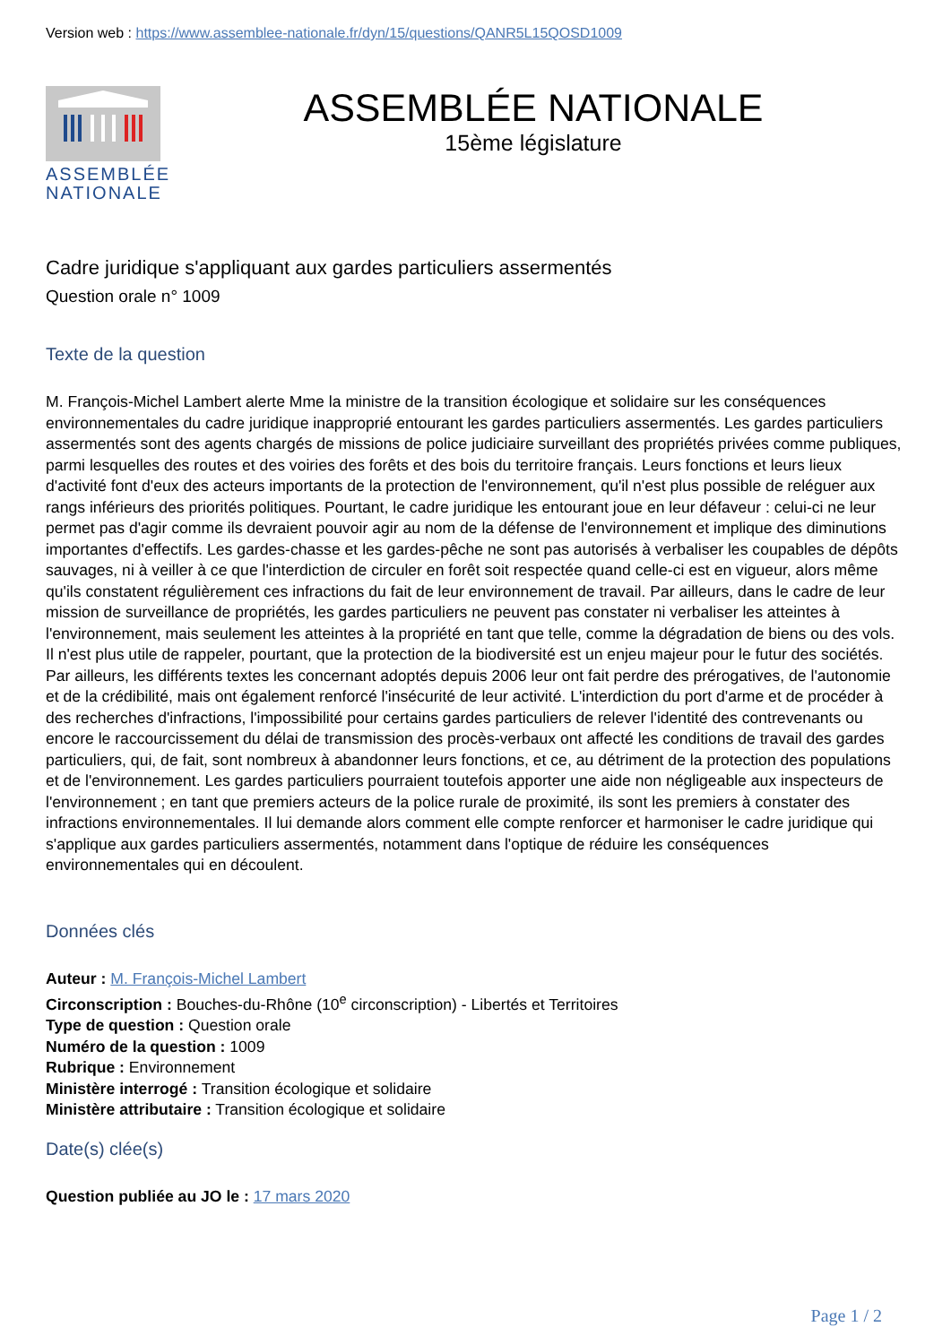Version web : https://www.assemblee-nationale.fr/dyn/15/questions/QANR5L15QOSD1009
ASSEMBLÉE NATIONALE
ASSEMBLÉE NATIONALE
15ème législature
Cadre juridique s'appliquant aux gardes particuliers assermentés
Question orale n° 1009
Texte de la question
M. François-Michel Lambert alerte Mme la ministre de la transition écologique et solidaire sur les conséquences environnementales du cadre juridique inapproprié entourant les gardes particuliers assermentés. Les gardes particuliers assermentés sont des agents chargés de missions de police judiciaire surveillant des propriétés privées comme publiques, parmi lesquelles des routes et des voiries des forêts et des bois du territoire français. Leurs fonctions et leurs lieux d'activité font d'eux des acteurs importants de la protection de l'environnement, qu'il n'est plus possible de reléguer aux rangs inférieurs des priorités politiques. Pourtant, le cadre juridique les entourant joue en leur défaveur : celui-ci ne leur permet pas d'agir comme ils devraient pouvoir agir au nom de la défense de l'environnement et implique des diminutions importantes d'effectifs. Les gardes-chasse et les gardes-pêche ne sont pas autorisés à verbaliser les coupables de dépôts sauvages, ni à veiller à ce que l'interdiction de circuler en forêt soit respectée quand celle-ci est en vigueur, alors même qu'ils constatent régulièrement ces infractions du fait de leur environnement de travail. Par ailleurs, dans le cadre de leur mission de surveillance de propriétés, les gardes particuliers ne peuvent pas constater ni verbaliser les atteintes à l'environnement, mais seulement les atteintes à la propriété en tant que telle, comme la dégradation de biens ou des vols. Il n'est plus utile de rappeler, pourtant, que la protection de la biodiversité est un enjeu majeur pour le futur des sociétés. Par ailleurs, les différents textes les concernant adoptés depuis 2006 leur ont fait perdre des prérogatives, de l'autonomie et de la crédibilité, mais ont également renforcé l'insécurité de leur activité. L'interdiction du port d'arme et de procéder à des recherches d'infractions, l'impossibilité pour certains gardes particuliers de relever l'identité des contrevenants ou encore le raccourcissement du délai de transmission des procès-verbaux ont affecté les conditions de travail des gardes particuliers, qui, de fait, sont nombreux à abandonner leurs fonctions, et ce, au détriment de la protection des populations et de l'environnement. Les gardes particuliers pourraient toutefois apporter une aide non négligeable aux inspecteurs de l'environnement ; en tant que premiers acteurs de la police rurale de proximité, ils sont les premiers à constater des infractions environnementales. Il lui demande alors comment elle compte renforcer et harmoniser le cadre juridique qui s'applique aux gardes particuliers assermentés, notamment dans l'optique de réduire les conséquences environnementales qui en découlent.
Données clés
Auteur : M. François-Michel Lambert
Circonscription : Bouches-du-Rhône (10<sup>e</sup> circonscription) - Libertés et Territoires
Type de question : Question orale
Numéro de la question : 1009
Rubrique : Environnement
Ministère interrogé : Transition écologique et solidaire
Ministère attributaire : Transition écologique et solidaire
Date(s) clée(s)
Question publiée au JO le : 17 mars 2020
Page 1 / 2